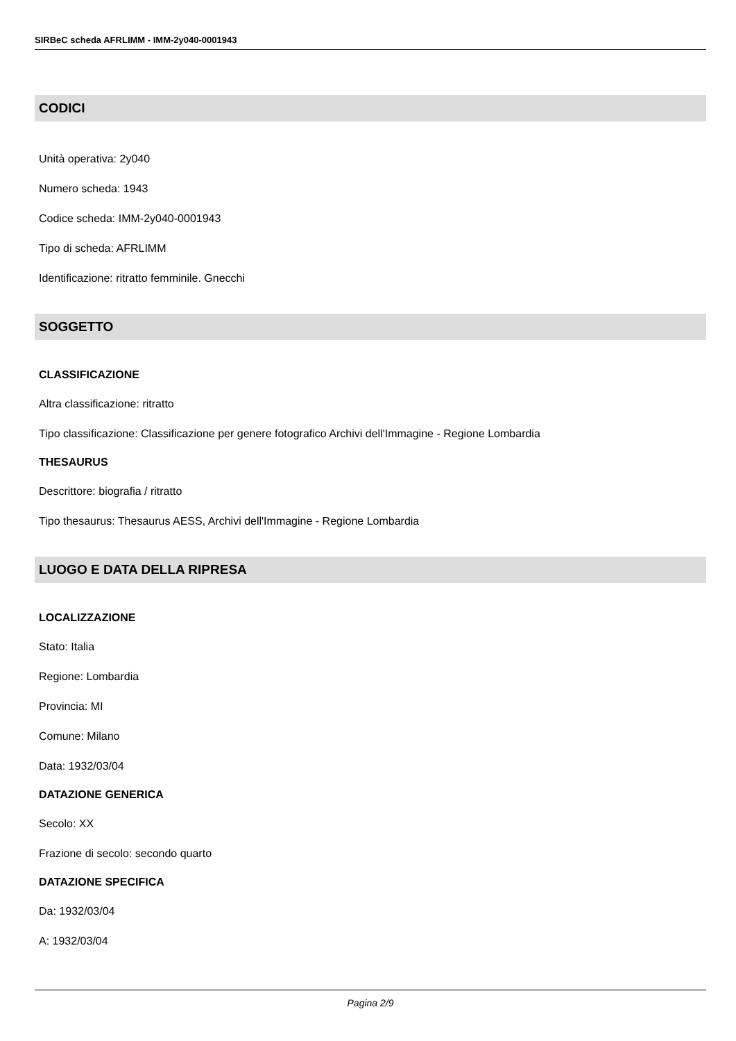SIRBeC scheda AFRLIMM - IMM-2y040-0001943
CODICI
Unità operativa: 2y040
Numero scheda: 1943
Codice scheda: IMM-2y040-0001943
Tipo di scheda: AFRLIMM
Identificazione: ritratto femminile. Gnecchi
SOGGETTO
CLASSIFICAZIONE
Altra classificazione: ritratto
Tipo classificazione: Classificazione per genere fotografico Archivi dell'Immagine - Regione Lombardia
THESAURUS
Descrittore: biografia / ritratto
Tipo thesaurus: Thesaurus AESS, Archivi dell'Immagine - Regione Lombardia
LUOGO E DATA DELLA RIPRESA
LOCALIZZAZIONE
Stato: Italia
Regione: Lombardia
Provincia: MI
Comune: Milano
Data: 1932/03/04
DATAZIONE GENERICA
Secolo: XX
Frazione di secolo: secondo quarto
DATAZIONE SPECIFICA
Da: 1932/03/04
A: 1932/03/04
Pagina 2/9